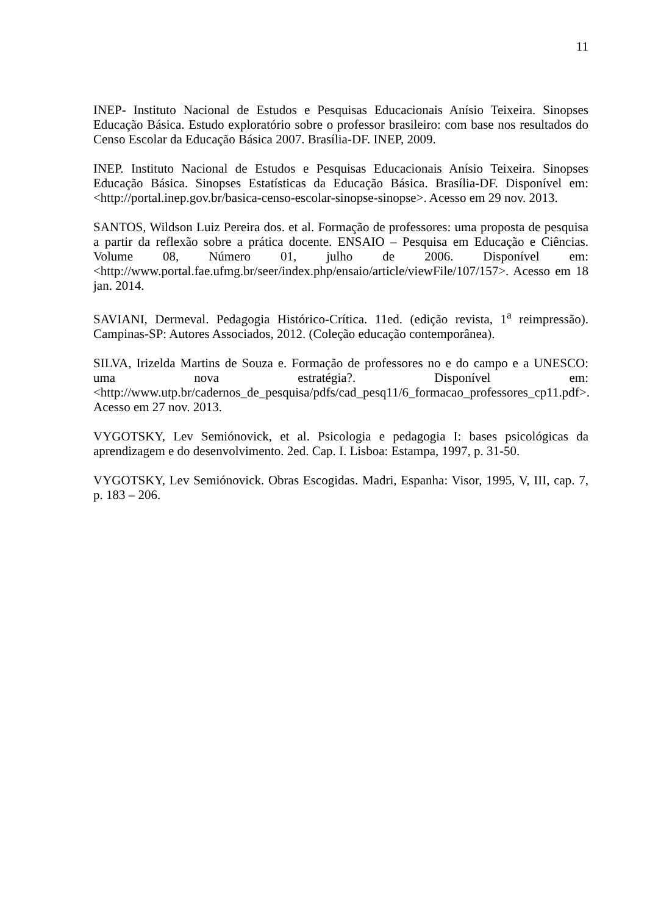11
INEP- Instituto Nacional de Estudos e Pesquisas Educacionais Anísio Teixeira. Sinopses Educação Básica. Estudo exploratório sobre o professor brasileiro: com base nos resultados do Censo Escolar da Educação Básica 2007. Brasília-DF. INEP, 2009.
INEP. Instituto Nacional de Estudos e Pesquisas Educacionais Anísio Teixeira. Sinopses Educação Básica. Sinopses Estatísticas da Educação Básica. Brasília-DF. Disponível em: <http://portal.inep.gov.br/basica-censo-escolar-sinopse-sinopse>. Acesso em 29 nov. 2013.
SANTOS, Wildson Luiz Pereira dos. et al. Formação de professores: uma proposta de pesquisa a partir da reflexão sobre a prática docente. ENSAIO – Pesquisa em Educação e Ciências. Volume 08, Número 01, julho de 2006. Disponível em: <http://www.portal.fae.ufmg.br/seer/index.php/ensaio/article/viewFile/107/157>. Acesso em 18 jan. 2014.
SAVIANI, Dermeval. Pedagogia Histórico-Crítica. 11ed. (edição revista, 1<sup>a</sup> reimpressão). Campinas-SP: Autores Associados, 2012. (Coleção educação contemporânea).
SILVA, Irizelda Martins de Souza e. Formação de professores no e do campo e a UNESCO: uma nova estratégia?. Disponível em: <http://www.utp.br/cadernos_de_pesquisa/pdfs/cad_pesq11/6_formacao_professores_cp11.pdf>. Acesso em 27 nov. 2013.
VYGOTSKY, Lev Semiónovick, et al. Psicologia e pedagogia I: bases psicológicas da aprendizagem e do desenvolvimento. 2ed. Cap. I. Lisboa: Estampa, 1997, p. 31-50.
VYGOTSKY, Lev Semiónovick. Obras Escogidas. Madri, Espanha: Visor, 1995, V, III, cap. 7, p. 183 – 206.